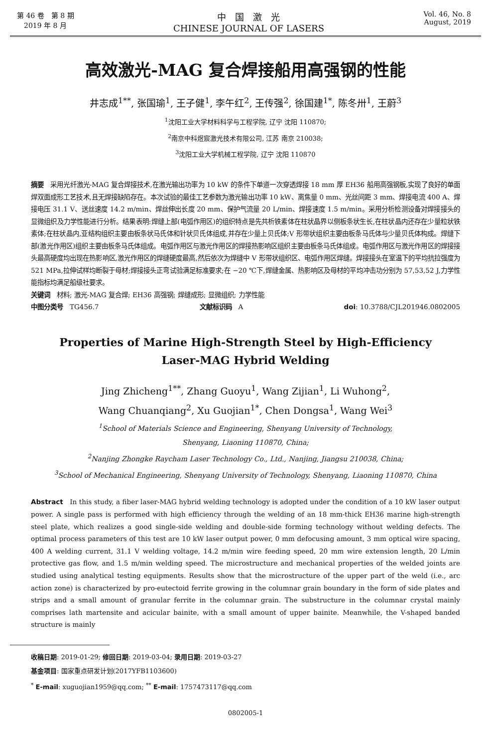第 46 卷　第 8 期
　2019 年 8 月
中　国　激　光
CHINESE JOURNAL OF LASERS
Vol. 46, No. 8
August, 2019
高效激光-MAG 复合焊接船用高强钢的性能
井志成<sup>1**</sup>, 张国瑜<sup>1</sup>, 王子健<sup>1</sup>, 李午红<sup>2</sup>, 王传强<sup>2</sup>, 徐国建<sup>1*</sup>, 陈冬卅<sup>1</sup>, 王蔚<sup>3</sup>
<sup>1</sup> 沈阳工业大学材料科学与工程学院, 辽宁 沈阳 110870;
<sup>2</sup> 南京中科煜宸激光技术有限公司, 江苏 南京 210038;
<sup>3</sup> 沈阳工业大学机械工程学院, 辽宁 沈阳 110870
摘要　采用光纤激光-MAG 复合焊接技术,在激光输出功率为 10 kW 的条件下单道一次穿透焊接 18 mm 厚 EH36 船用高强钢板,实现了良好的单面焊双面成形工艺技术,且无焊接缺陷存在。本次试验的最佳工艺参数为激光输出功率 10 kW、离焦量 0 mm、光丝间距 3 mm、焊接电流 400 A、焊接电压 31.1 V、送丝速度 14.2 m/min、焊丝伸出长度 20 mm、保护气流量 20 L/min、焊接速度 1.5 m/min。采用分析检测设备对焊接接头的显微组织及力学性能进行分析。结果表明:焊缝上部(电弧作用区)的组织特点是先共析铁素体在柱状晶界以侧板条状生长,在柱状晶内还存在少量粒状铁素体;在柱状晶内,亚结构组织主要由板条状马氏体和针状贝氏体组成,并存在少量上贝氏体;V 形带状组织主要由板条马氏体与少量贝氏体构成。焊缝下部(激光作用区)组织主要由板条马氏体组成。电弧作用区与激光作用区的焊接热影响区组织主要由板条马氏体组成。电弧作用区与激光作用区的焊接接头最高硬度均出现在热影响区,激光作用区的焊缝硬度最高,然后依次为焊缝中 V 形带状组织区、电弧作用区焊缝。焊接接头在室温下的平均抗拉强度为 521 MPa,拉伸试样均断裂于母材;焊接接头正弯试验满足标准要求;在 −20 ℃下,焊缝金属、热影响区及母材的平均冲击功分别为 57,53,52 J,力学性能指标均满足船级社要求。
关键词　材料; 激光-MAG 复合焊; EH36 高强钢; 焊缝成形; 显微组织; 力学性能
中图分类号　TG456.7 文献标识码　A doi: 10.3788/CJL201946.0802005
Properties of Marine High-Strength Steel by High-Efficiency
Laser-MAG Hybrid Welding
Jing Zhicheng<sup>1**</sup>, Zhang Guoyu<sup>1</sup>, Wang Zijian<sup>1</sup>, Li Wuhong<sup>2</sup>,
Wang Chuanqiang<sup>2</sup>, Xu Guojian<sup>1*</sup>, Chen Dongsa<sup>1</sup>, Wang Wei<sup>3</sup>
<sup>1</sup> School of Materials Science and Engineering, Shenyang University of Technology,
Shenyang, Liaoning 110870, China;
<sup>2</sup> Nanjing Zhongke Raycham Laser Technology Co., Ltd., Nanjing, Jiangsu 210038, China;
<sup>3</sup> School of Mechanical Engineering, Shenyang University of Technology, Shenyang, Liaoning 110870, China
Abstract　In this study, a fiber laser-MAG hybrid welding technology is adopted under the condition of a 10 kW laser output power. A single pass is performed with high efficiency through the welding of an 18 mm-thick EH36 marine high-strength steel plate, which realizes a good single-side welding and double-side forming technology without welding defects. The optimal process parameters of this test are 10 kW laser output power, 0 mm defocusing amount, 3 mm optical wire spacing, 400 A welding current, 31.1 V welding voltage, 14.2 m/min wire feeding speed, 20 mm wire extension length, 20 L/min protective gas flow, and 1.5 m/min welding speed. The microstructure and mechanical properties of the welded joints are studied using analytical testing equipments. Results show that the microstructure of the upper part of the weld (i.e., arc action zone) is characterized by pro-eutectoid ferrite growing in the columnar grain boundary in the form of side plates and strips and a small amount of granular ferrite in the columnar grain. The substructure in the columnar crystal mainly comprises lath martensite and acicular bainite, with a small amount of upper bainite. Meanwhile, the V-shaped banded structure is mainly
收稿日期: 2019-01-29; 修回日期: 2019-03-04; 录用日期: 2019-03-27
基金项目: 国家重点研发计划(2017YFB1103600)
<sup>*</sup> E-mail: xuguojian1959@qq.com; <sup>**</sup> E-mail: 1757473117@qq.com
0802005-1